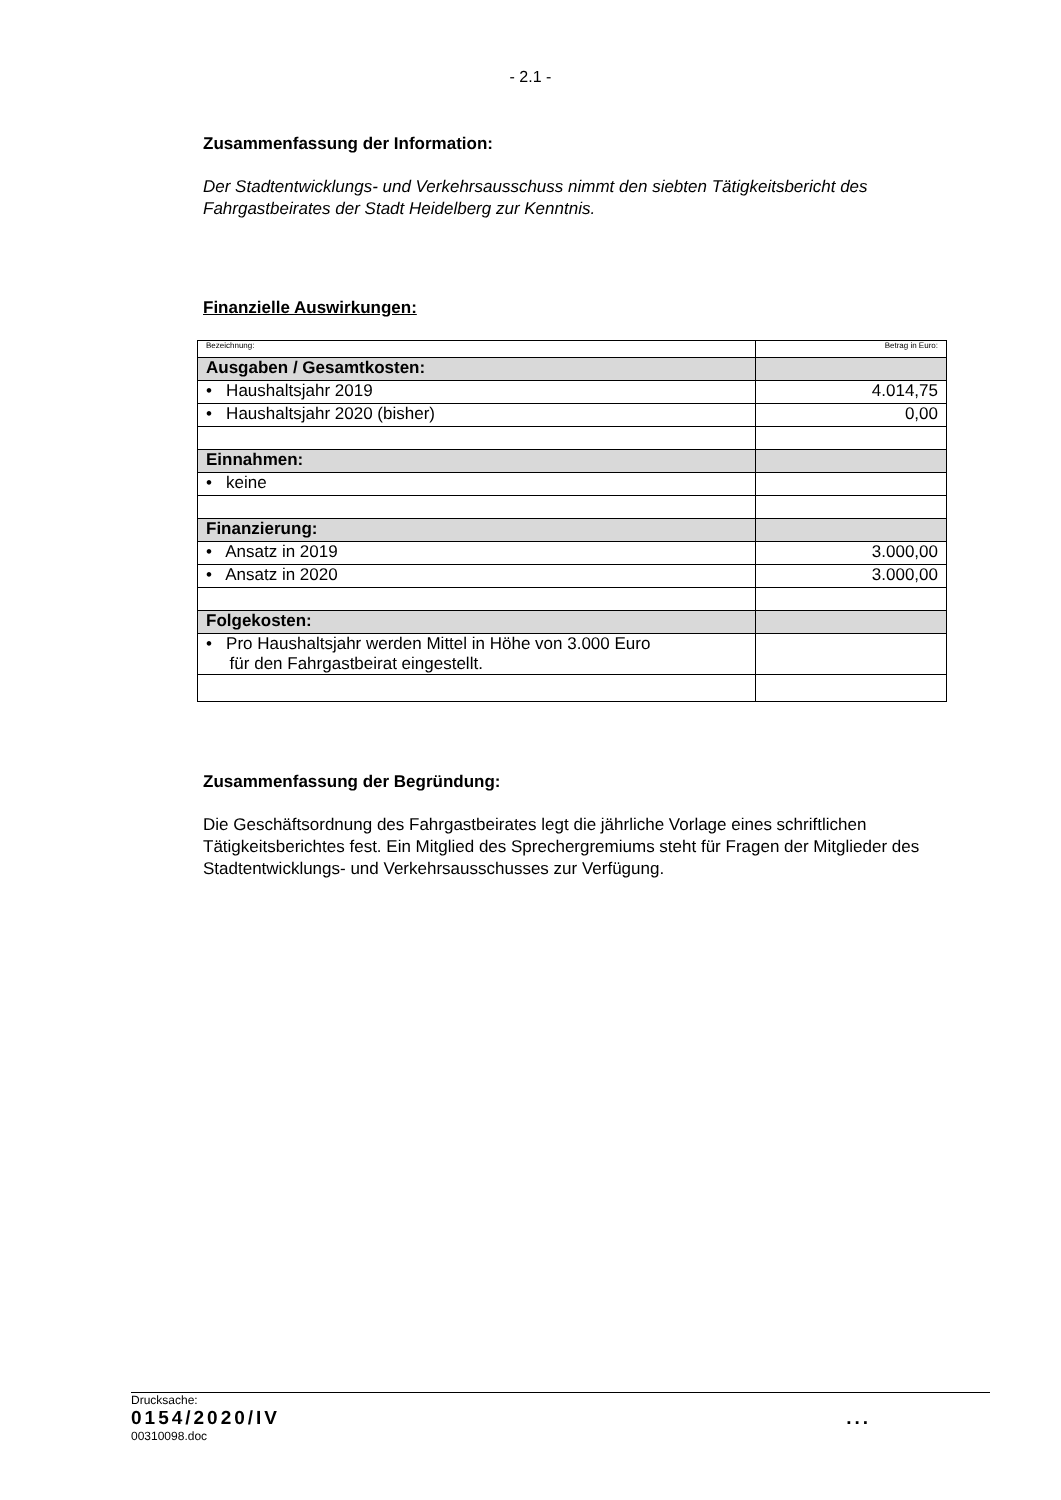- 2.1 -
Zusammenfassung der Information:
Der Stadtentwicklungs- und Verkehrsausschuss nimmt den siebten Tätigkeitsbericht des Fahrgastbeirates der Stadt Heidelberg zur Kenntnis.
Finanzielle Auswirkungen:
| Bezeichnung: | Betrag in Euro: |
| Ausgaben / Gesamtkosten: | |
| • Haushaltsjahr 2019 | 4.014,75 |
| • Haushaltsjahr 2020 (bisher) | 0,00 |
| Einnahmen: | |
| • keine | |
| Finanzierung: | |
| • Ansatz in 2019 | 3.000,00 |
| • Ansatz in 2020 | 3.000,00 |
| Folgekosten: | |
| • Pro Haushaltsjahr werden Mittel in Höhe von 3.000 Euro für den Fahrgastbeirat eingestellt. | |
Zusammenfassung der Begründung:
Die Geschäftsordnung des Fahrgastbeirates legt die jährliche Vorlage eines schriftlichen Tätigkeitsberichtes fest. Ein Mitglied des Sprechergremiums steht für Fragen der Mitglieder des Stadtentwicklungs- und Verkehrsausschusses zur Verfügung.
Drucksache:
0154/2020/IV...
00310098.doc